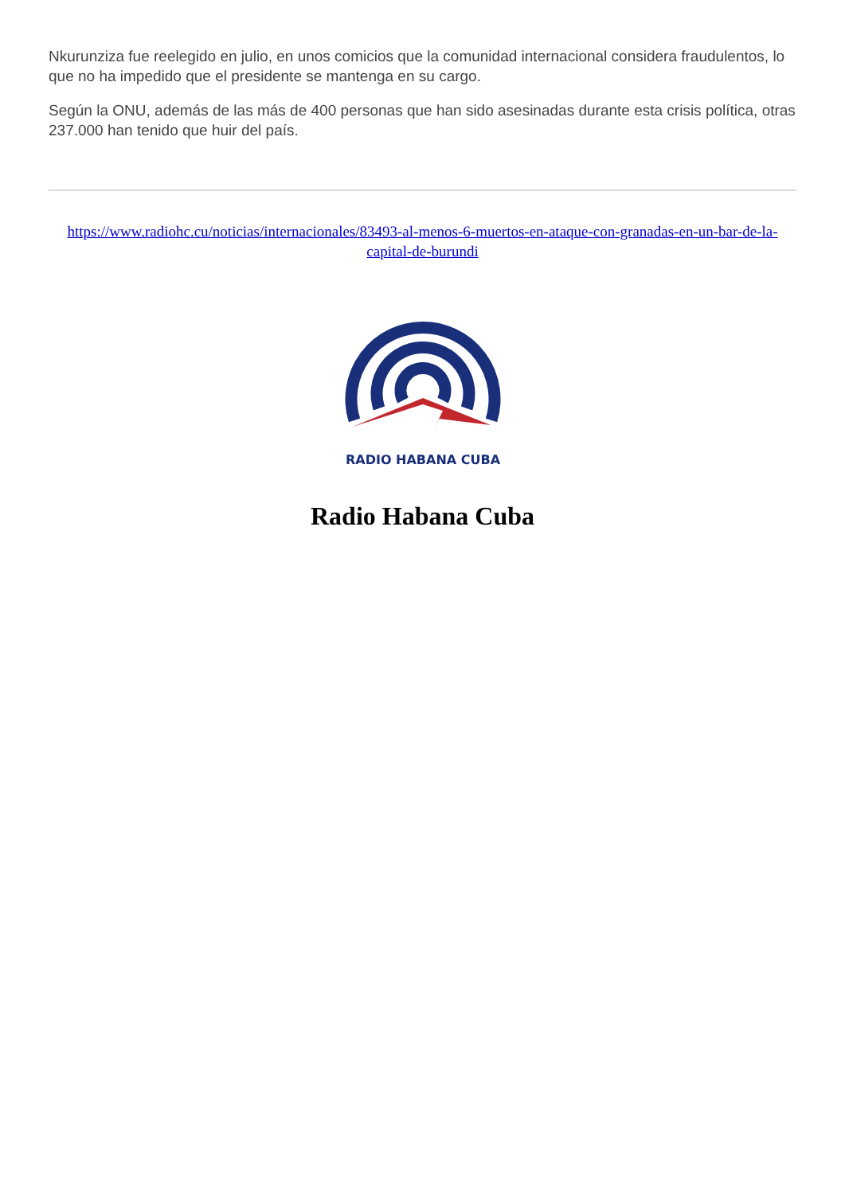Nkurunziza fue reelegido en julio, en unos comicios que la comunidad internacional considera fraudulentos, lo que no ha impedido que el presidente se mantenga en su cargo.
Según la ONU, además de las más de 400 personas que han sido asesinadas durante esta crisis política, otras 237.000 han tenido que huir del país.
https://www.radiohc.cu/noticias/internacionales/83493-al-menos-6-muertos-en-ataque-con-granadas-en-un-bar-de-la-capital-de-burundi
RADIO HABANA CUBA
Radio Habana Cuba